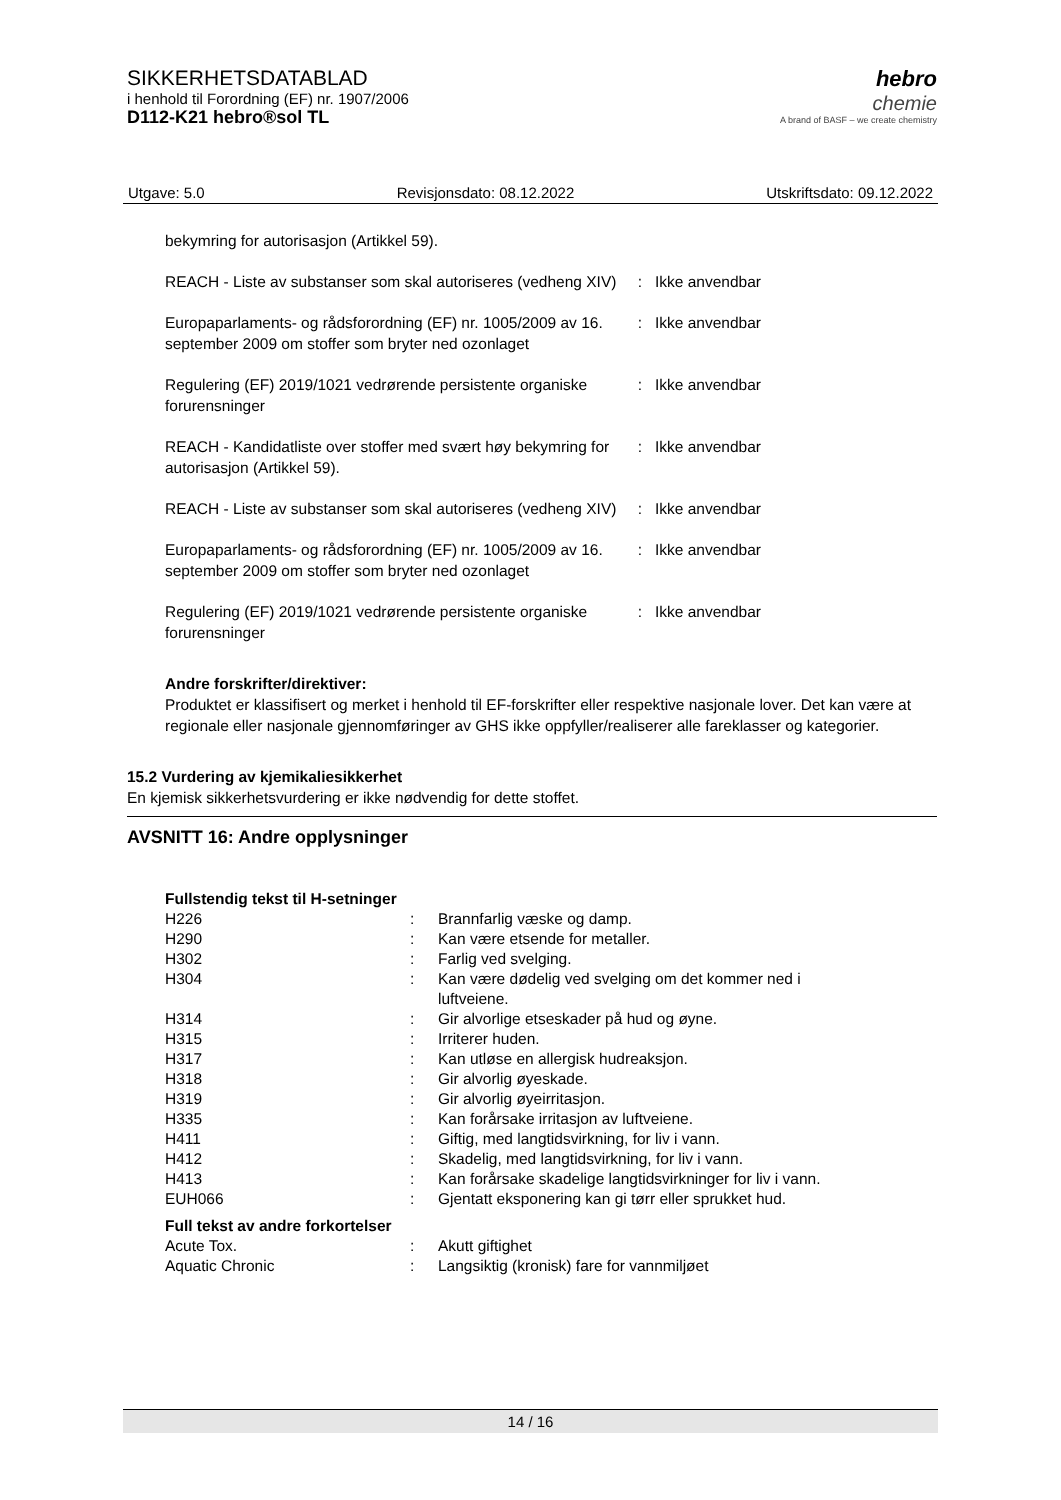SIKKERHETSDATABLAD
i henhold til Forordning (EF) nr. 1907/2006
D112-K21 hebro®sol TL
hebro
chemie
A brand of BASF – we create chemistry
Utgave: 5.0 Revisjonsdato: 08.12.2022 Utskriftsdato: 09.12.2022
bekymring for autorisasjon (Artikkel 59).
| REACH - Liste av substanser som skal autoriseres (vedheng XIV) | : | Ikke anvendbar |
| Europaparlaments- og rådsforordning (EF) nr. 1005/2009 av 16. september 2009 om stoffer som bryter ned ozonlaget | : | Ikke anvendbar |
| Regulering (EF) 2019/1021 vedrørende persistente organiske forurensninger | : | Ikke anvendbar |
| REACH - Kandidatliste over stoffer med svært høy bekymring for autorisasjon (Artikkel 59). | : | Ikke anvendbar |
| REACH - Liste av substanser som skal autoriseres (vedheng XIV) | : | Ikke anvendbar |
| Europaparlaments- og rådsforordning (EF) nr. 1005/2009 av 16. september 2009 om stoffer som bryter ned ozonlaget | : | Ikke anvendbar |
| Regulering (EF) 2019/1021 vedrørende persistente organiske forurensninger | : | Ikke anvendbar |
Andre forskrifter/direktiver:
Produktet er klassifisert og merket i henhold til EF-forskrifter eller respektive nasjonale lover. Det kan være at regionale eller nasjonale gjennomføringer av GHS ikke oppfyller/realiserer alle fareklasser og kategorier.
15.2 Vurdering av kjemikaliesikkerhet
En kjemisk sikkerhetsvurdering er ikke nødvendig for dette stoffet.
AVSNITT 16: Andre opplysninger
Fullstendig tekst til H-setninger
| H226 | : | Brannfarlig væske og damp. |
| H290 | : | Kan være etsende for metaller. |
| H302 | : | Farlig ved svelging. |
| H304 | : | Kan være dødelig ved svelging om det kommer ned i luftveiene. |
| H314 | : | Gir alvorlige etseskader på hud og øyne. |
| H315 | : | Irriterer huden. |
| H317 | : | Kan utløse en allergisk hudreaksjon. |
| H318 | : | Gir alvorlig øyeskade. |
| H319 | : | Gir alvorlig øyeirritasjon. |
| H335 | : | Kan forårsake irritasjon av luftveiene. |
| H411 | : | Giftig, med langtidsvirkning, for liv i vann. |
| H412 | : | Skadelig, med langtidsvirkning, for liv i vann. |
| H413 | : | Kan forårsake skadelige langtidsvirkninger for liv i vann. |
| EUH066 | : | Gjentatt eksponering kan gi tørr eller sprukket hud. |
Full tekst av andre forkortelser
| Acute Tox. | : | Akutt giftighet |
| Aquatic Chronic | : | Langsiktig (kronisk) fare for vannmiljøet |
14 / 16